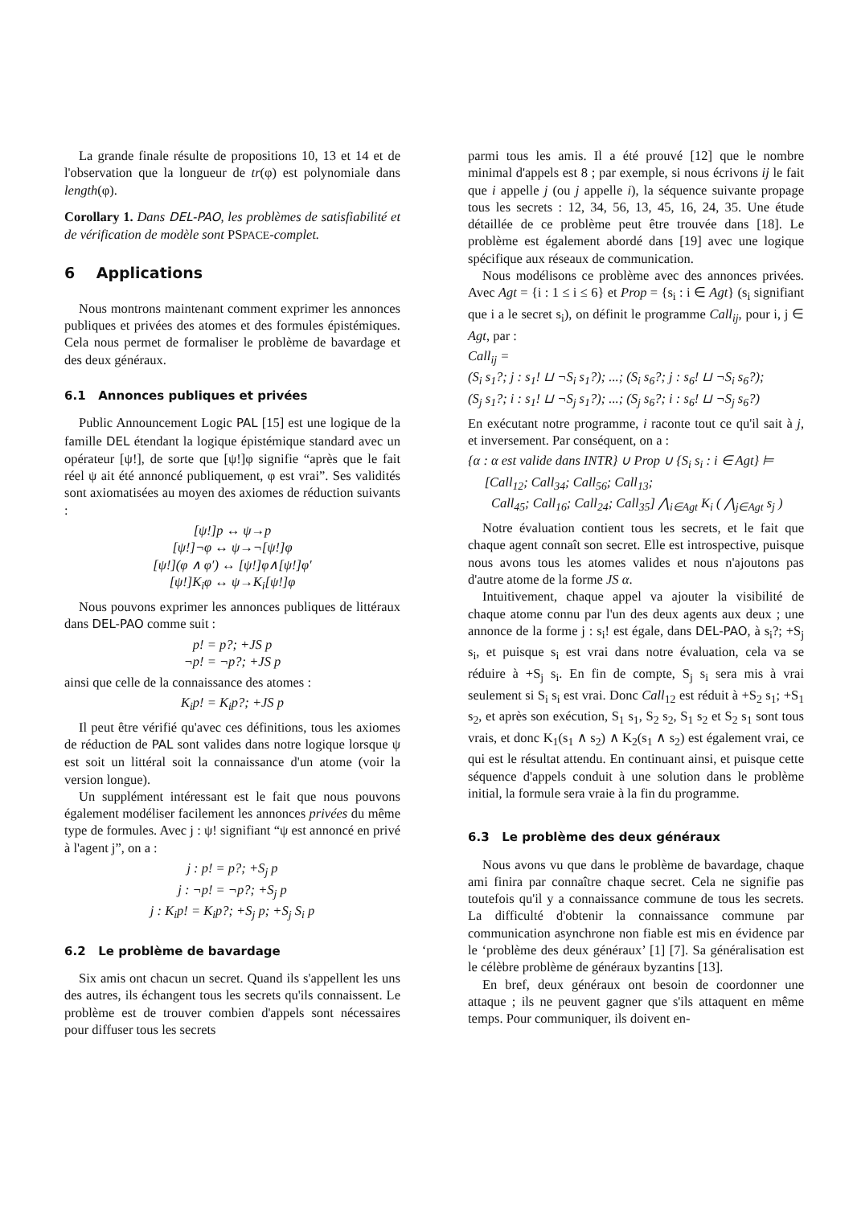La grande finale résulte de propositions 10, 13 et 14 et de l'observation que la longueur de tr(φ) est polynomiale dans length(φ).
Corollary 1. Dans DEL-PAO, les problèmes de satisfiabilité et de vérification de modèle sont PSPACE-complet.
6 Applications
Nous montrons maintenant comment exprimer les annonces publiques et privées des atomes et des formules épistémiques. Cela nous permet de formaliser le problème de bavardage et des deux généraux.
6.1 Annonces publiques et privées
Public Announcement Logic PAL [15] est une logique de la famille DEL étendant la logique épistémique standard avec un opérateur [ψ!], de sorte que [ψ!]φ signifie “après que le fait réel ψ ait été annoncé publiquement, φ est vrai”. Ses validités sont axiomatisées au moyen des axiomes de réduction suivants :
[ψ!]p ↔ ψ→p
[ψ!]¬φ ↔ ψ→¬[ψ!]φ
[ψ!](φ ∧ φ′) ↔ [ψ!]φ∧[ψ!]φ′
[ψ!]K<sub>i</sub>φ ↔ ψ→K<sub>i</sub>[ψ!]φ
Nous pouvons exprimer les annonces publiques de littéraux dans DEL-PAO comme suit :
p! = p?; +JS p
¬p! = ¬p?; +JS p
ainsi que celle de la connaissance des atomes :
K<sub>i</sub>p! = K<sub>i</sub>p?; +JS p
Il peut être vérifié qu'avec ces définitions, tous les axiomes de réduction de PAL sont valides dans notre logique lorsque ψ est soit un littéral soit la connaissance d'un atome (voir la version longue).
Un supplément intéressant est le fait que nous pouvons également modéliser facilement les annonces privées du même type de formules. Avec j : ψ! signifiant “ψ est annoncé en privé à l'agent j”, on a :
j : p! = p?; +S<sub>j</sub> p
j : ¬p! = ¬p?; +S<sub>j</sub> p
j : K<sub>i</sub>p! = K<sub>i</sub>p?; +S<sub>j</sub> p; +S<sub>j</sub> S<sub>i</sub> p
6.2 Le problème de bavardage
Six amis ont chacun un secret. Quand ils s'appellent les uns des autres, ils échangent tous les secrets qu'ils connaissent. Le problème est de trouver combien d'appels sont nécessaires pour diffuser tous les secrets
parmi tous les amis. Il a été prouvé [12] que le nombre minimal d'appels est 8 ; par exemple, si nous écrivons ij le fait que i appelle j (ou j appelle i), la séquence suivante propage tous les secrets : 12, 34, 56, 13, 45, 16, 24, 35. Une étude détaillée de ce problème peut être trouvée dans [18]. Le problème est également abordé dans [19] avec une logique spécifique aux réseaux de communication.
Nous modélisons ce problème avec des annonces privées. Avec Agt = {i : 1 ≤ i ≤ 6} et Prop = {s<sub>i</sub> : i ∈ Agt} (s<sub>i</sub> signifiant que i a le secret s<sub>i</sub>), on définit le programme Call<sub>ij</sub>, pour i, j ∈ Agt, par :
Call<sub>ij</sub> =
(S<sub>i</sub> s<sub>1</sub>?; j : s<sub>1</sub>! ⊔ ¬S<sub>i</sub> s<sub>1</sub>?); ...; (S<sub>i</sub> s<sub>6</sub>?; j : s<sub>6</sub>! ⊔ ¬S<sub>i</sub> s<sub>6</sub>?);
(S<sub>j</sub> s<sub>1</sub>?; i : s<sub>1</sub>! ⊔ ¬S<sub>j</sub> s<sub>1</sub>?); ...; (S<sub>j</sub> s<sub>6</sub>?; i : s<sub>6</sub>! ⊔ ¬S<sub>j</sub> s<sub>6</sub>?)
En exécutant notre programme, i raconte tout ce qu'il sait à j, et inversement. Par conséquent, on a :
{α : α est valide dans INTR} ∪ Prop ∪ {S<sub>i</sub> s<sub>i</sub> : i ∈ Agt} ⊨
[Call<sub>12</sub>; Call<sub>34</sub>; Call<sub>56</sub>; Call<sub>13</sub>;
Call<sub>45</sub>; Call<sub>16</sub>; Call<sub>24</sub>; Call<sub>35</sub>] ⋀<sub>i∈Agt</sub> K<sub>i</sub> ( ⋀<sub>j∈Agt</sub> s<sub>j</sub> )
Notre évaluation contient tous les secrets, et le fait que chaque agent connaît son secret. Elle est introspective, puisque nous avons tous les atomes valides et nous n'ajoutons pas d'autre atome de la forme JS α.
Intuitivement, chaque appel va ajouter la visibilité de chaque atome connu par l'un des deux agents aux deux ; une annonce de la forme j : s<sub>i</sub>! est égale, dans DEL-PAO, à s<sub>i</sub>?; +S<sub>j</sub> s<sub>i</sub>, et puisque s<sub>i</sub> est vrai dans notre évaluation, cela va se réduire à +S<sub>j</sub> s<sub>i</sub>. En fin de compte, S<sub>j</sub> s<sub>i</sub> sera mis à vrai seulement si S<sub>i</sub> s<sub>i</sub> est vrai. Donc Call<sub>12</sub> est réduit à +S<sub>2</sub> s<sub>1</sub>; +S<sub>1</sub> s<sub>2</sub>, et après son exécution, S<sub>1</sub> s<sub>1</sub>, S<sub>2</sub> s<sub>2</sub>, S<sub>1</sub> s<sub>2</sub> et S<sub>2</sub> s<sub>1</sub> sont tous vrais, et donc K<sub>1</sub>(s<sub>1</sub> ∧ s<sub>2</sub>) ∧ K<sub>2</sub>(s<sub>1</sub> ∧ s<sub>2</sub>) est également vrai, ce qui est le résultat attendu. En continuant ainsi, et puisque cette séquence d'appels conduit à une solution dans le problème initial, la formule sera vraie à la fin du programme.
6.3 Le problème des deux généraux
Nous avons vu que dans le problème de bavardage, chaque ami finira par connaître chaque secret. Cela ne signifie pas toutefois qu'il y a connaissance commune de tous les secrets. La difficulté d'obtenir la connaissance commune par communication asynchrone non fiable est mis en évidence par le ‘problème des deux généraux’ [1] [7]. Sa généralisation est le célèbre problème de généraux byzantins [13].
En bref, deux généraux ont besoin de coordonner une attaque ; ils ne peuvent gagner que s'ils attaquent en même temps. Pour communiquer, ils doivent en-